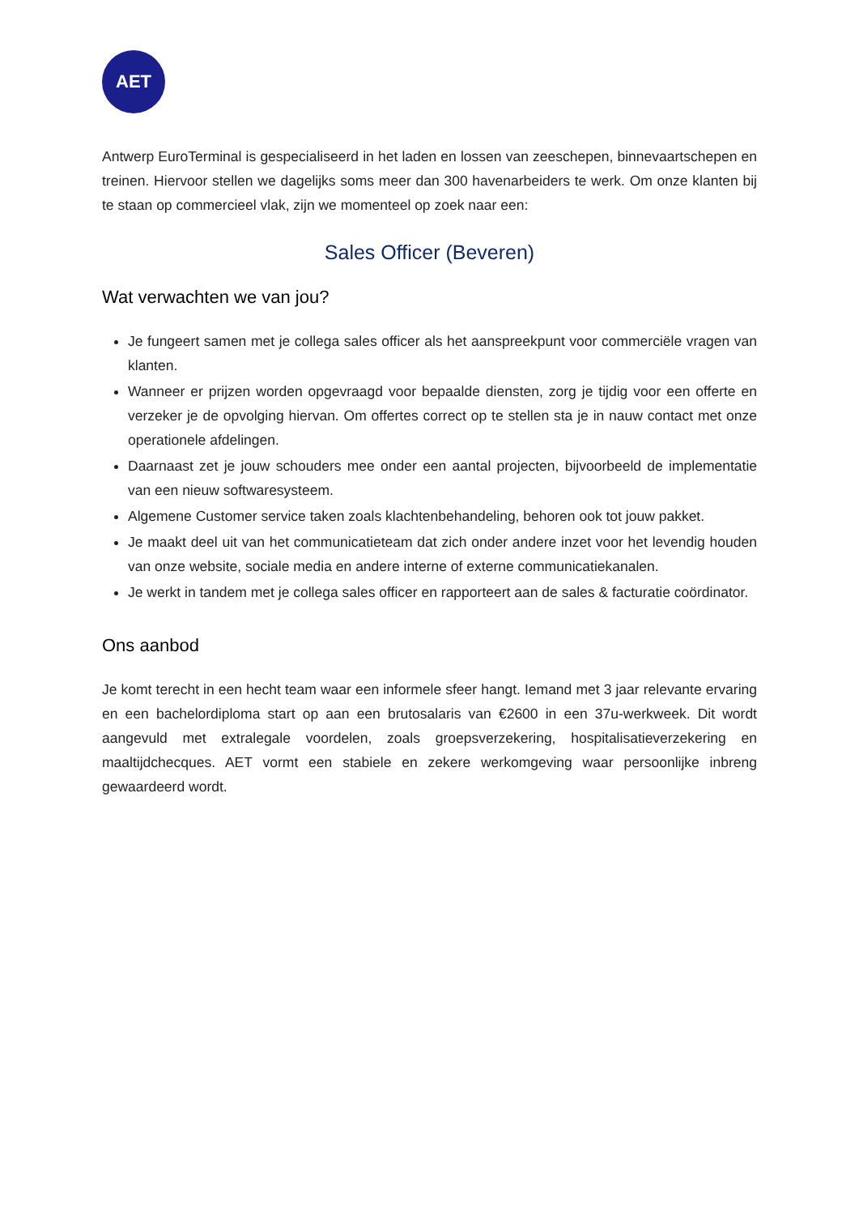AET
Antwerp EuroTerminal is gespecialiseerd in het laden en lossen van zeeschepen, binnevaartschepen en treinen. Hiervoor stellen we dagelijks soms meer dan 300 havenarbeiders te werk. Om onze klanten bij te staan op commercieel vlak, zijn we momenteel op zoek naar een:
Sales Officer (Beveren)
Wat verwachten we van jou?
Je fungeert samen met je collega sales officer als het aanspreekpunt voor commerciële vragen van klanten.
Wanneer er prijzen worden opgevraagd voor bepaalde diensten, zorg je tijdig voor een offerte en verzeker je de opvolging hiervan. Om offertes correct op te stellen sta je in nauw contact met onze operationele afdelingen.
Daarnaast zet je jouw schouders mee onder een aantal projecten, bijvoorbeeld de implementatie van een nieuw softwaresysteem.
Algemene Customer service taken zoals klachtenbehandeling, behoren ook tot jouw pakket.
Je maakt deel uit van het communicatieteam dat zich onder andere inzet voor het levendig houden van onze website, sociale media en andere interne of externe communicatiekanalen.
Je werkt in tandem met je collega sales officer en rapporteert aan de sales & facturatie coördinator.
Ons aanbod
Je komt terecht in een hecht team waar een informele sfeer hangt. Iemand met 3 jaar relevante ervaring en een bachelordiploma start op aan een brutosalaris van €2600 in een 37u-werkweek. Dit wordt aangevuld met extralegale voordelen, zoals groepsverzekering, hospitalisatieverzekering en maaltijdchecques. AET vormt een stabiele en zekere werkomgeving waar persoonlijke inbreng gewaardeerd wordt.